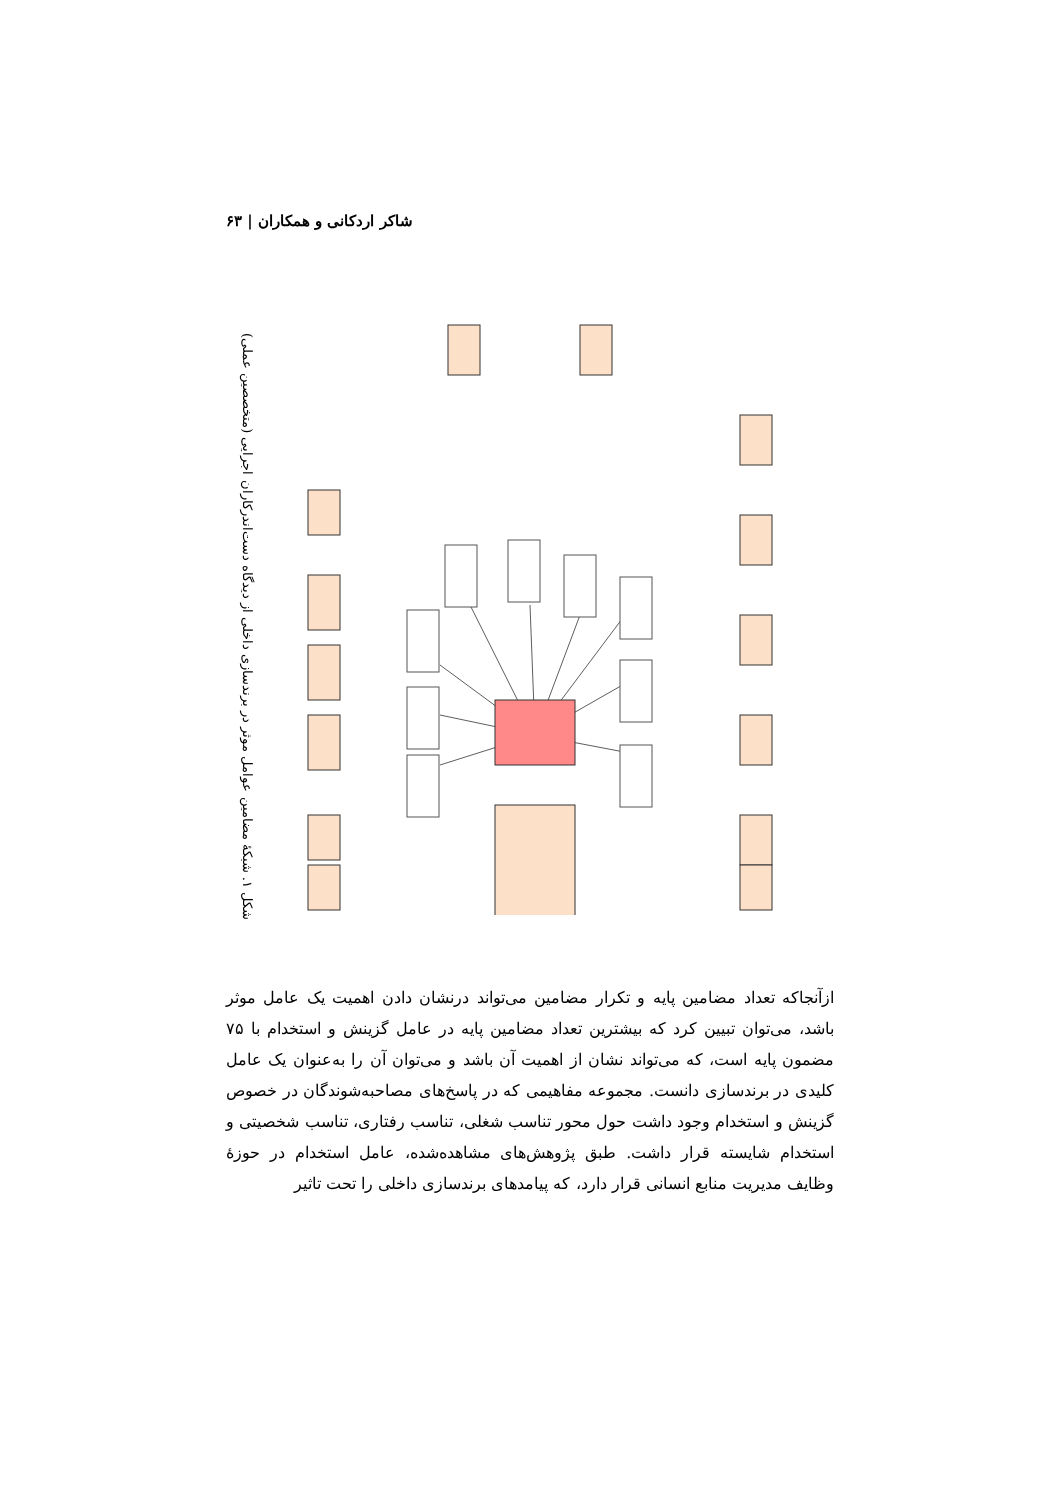شاکر اردکانی و همکاران | ۶۳
شکل ۱. شبکهٔ مضامین عوامل موثر در برندسازی داخلی از دیدگاه دست‌اندرکاران اجرایی (متخصصین عملی)
ازآنجاکه تعداد مضامین پایه و تکرار مضامین می‌تواند درنشان دادن اهمیت یک عامل موثر باشد، می‌توان تبیین کرد که بیشترین تعداد مضامین پایه در عامل گزینش و استخدام با ۷۵ مضمون پایه است، که می‌تواند نشان از اهمیت آن باشد و می‌توان آن را به‌عنوان یک عامل کلیدی در برندسازی دانست. مجموعه مفاهیمی که در پاسخ‌های مصاحبه‌شوندگان در خصوص گزینش و استخدام وجود داشت حول محور تناسب شغلی، تناسب رفتاری، تناسب شخصیتی و استخدام شایسته قرار داشت. طبق پژوهش‌های مشاهده‌شده، عامل استخدام در حوزهٔ وظایف مدیریت منابع انسانی قرار دارد، که پیامدهای برندسازی داخلی را تحت تاثیر